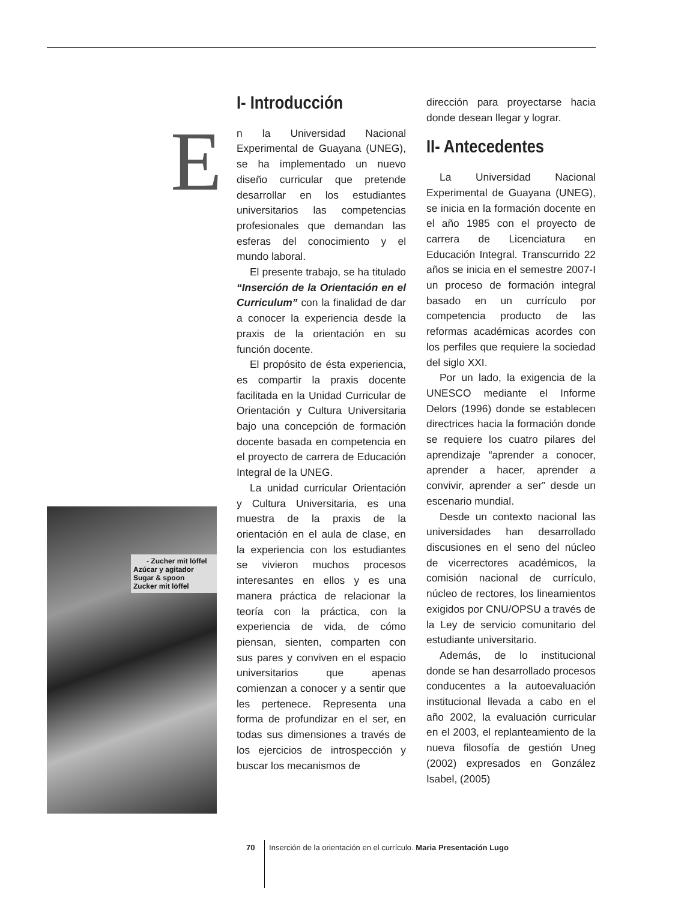- Zucher mit löffel
Azúcar y agitador
Sugar & spoon
Zucker mit löffel
I- Introducción
En la Universidad Nacional Experimental de Guayana (UNEG), se ha implementado un nuevo diseño curricular que pretende desarrollar en los estudiantes universitarios las competencias profesionales que demandan las esferas del conocimiento y el mundo laboral.
El presente trabajo, se ha titulado “Inserción de la Orientación en el Curriculum” con la finalidad de dar a conocer la experiencia desde la praxis de la orientación en su función docente.
El propósito de ésta experiencia, es compartir la praxis docente facilitada en la Unidad Curricular de Orientación y Cultura Universitaria bajo una concepción de formación docente basada en competencia en el proyecto de carrera de Educación Integral de la UNEG.
La unidad curricular Orientación y Cultura Universitaria, es una muestra de la praxis de la orientación en el aula de clase, en la experiencia con los estudiantes se vivieron muchos procesos interesantes en ellos y es una manera práctica de relacionar la teoría con la práctica, con la experiencia de vida, de cómo piensan, sienten, comparten con sus pares y conviven en el espacio universitarios que apenas comienzan a conocer y a sentir que les pertenece. Representa una forma de profundizar en el ser, en todas sus dimensiones a través de los ejercicios de introspección y buscar los mecanismos de
dirección para proyectarse hacia donde desean llegar y lograr.
II- Antecedentes
La Universidad Nacional Experimental de Guayana (UNEG), se inicia en la formación docente en el año 1985 con el proyecto de carrera de Licenciatura en Educación Integral. Transcurrido 22 años se inicia en el semestre 2007-I un proceso de formación integral basado en un currículo por competencia producto de las reformas académicas acordes con los perfiles que requiere la sociedad del siglo XXI.
Por un lado, la exigencia de la UNESCO mediante el Informe Delors (1996) donde se establecen directrices hacia la formación donde se requiere los cuatro pilares del aprendizaje “aprender a conocer, aprender a hacer, aprender a convivir, aprender a ser” desde un escenario mundial.
Desde un contexto nacional las universidades han desarrollado discusiones en el seno del núcleo de vicerrectores académicos, la comisión nacional de currículo, núcleo de rectores, los lineamientos exigidos por CNU/OPSU a través de la Ley de servicio comunitario del estudiante universitario.
Además, de lo institucional donde se han desarrollado procesos conducentes a la autoevaluación institucional llevada a cabo en el año 2002, la evaluación curricular en el 2003, el replanteamiento de la nueva filosofía de gestión Uneg (2002) expresados en González Isabel, (2005)
70 Inserción de la orientación en el currículo. Maria Presentación Lugo